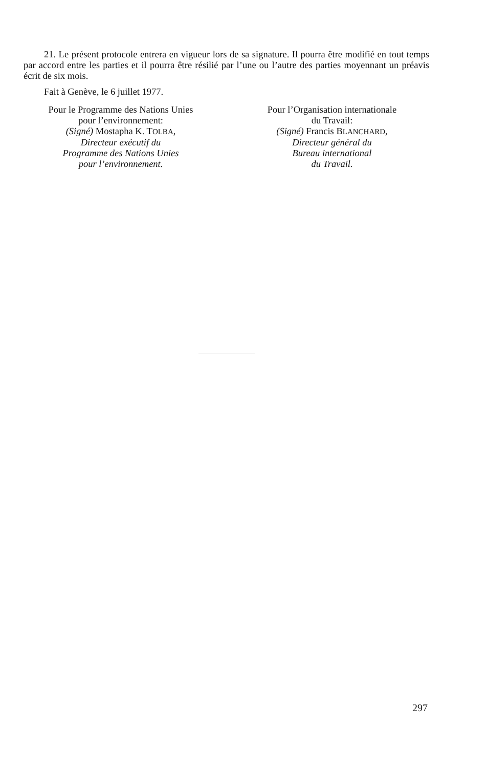21. Le présent protocole entrera en vigueur lors de sa signature. Il pourra être modifié en tout temps par accord entre les parties et il pourra être résilié par l’une ou l’autre des parties moyennant un préavis écrit de six mois.
Fait à Genève, le 6 juillet 1977.
Pour le Programme des Nations Unies
pour l’environnement:
(Signé) Mostapha K. TOLBA,
Directeur exécutif du
Programme des Nations Unies
pour l’environnement.
Pour l’Organisation internationale
du Travail:
(Signé) Francis BLANCHARD,
Directeur général du
Bureau international
du Travail.
297